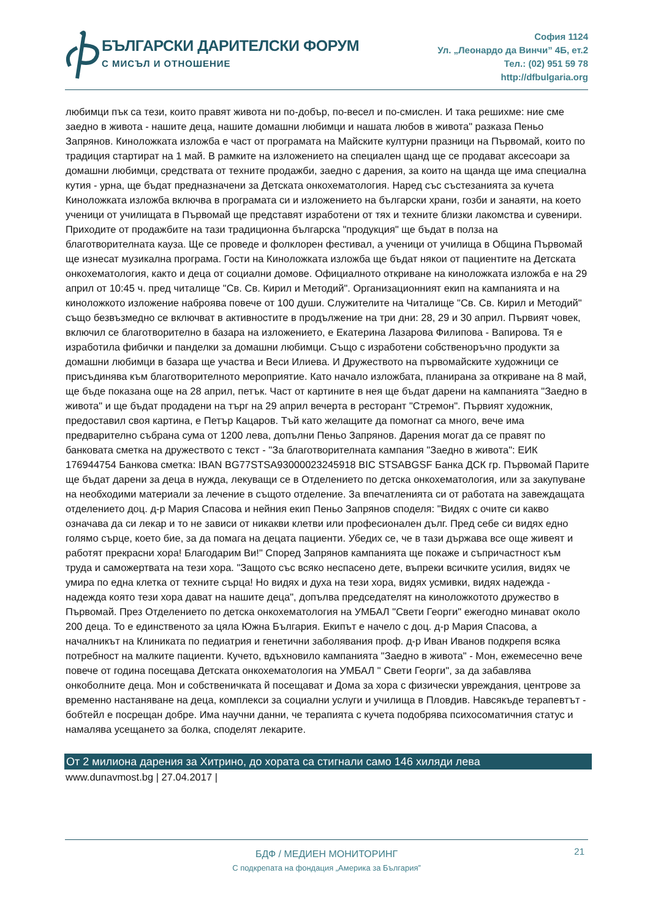БЪЛГАРСКИ ДАРИТЕЛСКИ ФОРУМ
С МИСЪЛ И ОТНОШЕНИЕ
София 1124
Ул. „Леонардо да Винчи” 4Б, ет.2
Тел.: (02) 951 59 78
http://dfbulgaria.org
любимци пък са тези, които правят живота ни по-добър, по-весел и по-смислен. И така решихме: ние сме заедно в живота - нашите деца, нашите домашни любимци и нашата любов в живота" разказа Пеньо Запрянов. Кинoложката изложба е част от програмата на Майските културни празници на Първомай, които по традиция стартират на 1 май. В рамките на изложението на специален щанд ще се продават аксесоари за домашни любимци, средствата от техните продажби, заедно с дарения, за които на щанда ще има специална кутия - урна, ще бъдат предназначени за Детската онкохематология. Наред със състезанията за кучета Кинoложката изложба включва в програмата си и изложението на български храни, гозби и занаяти, на което ученици от училищата в Първомай ще представят изработени от тях и техните близки лакомства и сувенири. Приходите от продажбите на тази традиционна българска "продукция" ще бъдат в полза на благотворителната кауза. Ще се проведе и фолклорен фестивал, а ученици от училища в Община Първомай ще изнесат музикална програма. Гости на Кинoложката изложба ще бъдат някои от пациентите на Детската онкохематология, както и деца от социални домове. Официалното откриване на кинoложката изложба е на 29 април от 10:45 ч. пред читалище "Св. Св. Кирил и Методий". Организационният екип на кампанията и на кинoложкото изложение наброява повече от 100 души. Служителите на Читалище "Св. Св. Кирил и Методий" също безвъзмедно се включват в активностите в продължение на три дни: 28, 29 и 30 април. Първият човек, включил се благотворително в базара на изложението, е Екатерина Лазарова Филипова - Вапирова. Тя е изработила фибички и панделки за домашни любимци. Също с изработени собственоръчно продукти за домашни любимци в базара ще участва и Веси Илиева. И Дружеството на първомайските художници се присъдинява към благотворителното мероприятие. Като начало изложбата, планирана за откриване на 8 май, ще бъде показана още на 28 април, петък. Част от картините в нея ще бъдат дарени на кампанията "Заедно в живота" и ще бъдат продадени на търг на 29 април вечерта в ресторант "Стремон". Първият художник, предоставил своя картина, е Петър Кацаров. Тъй като желащите да помогнат са много, вече има предварително събрана сума от 1200 лева, допълни Пеньо Запрянов. Дарения могат да се правят по банковата сметка на дружеството с текст - "За благотворителната кампания "Заедно в живота": ЕИК 176944754 Банкова сметка: IBAN BG77STSA93000023245918 BIC STSABGSF Банка ДСК гр. Първомай Парите ще бъдат дарени за деца в нужда, лекуващи се в Отделението по детска онкохематология, или за закупуване на необходими материали за лечение в същото отделение. За впечатленията си от работата на завеждащата отделението доц. д-р Мария Спасова и нейния екип Пеньо Запрянов споделя: "Видях с очите си какво означава да си лекар и то не зависи от никакви клетви или професионален дълг. Пред себе си видях едно голямо сърце, което бие, за да помага на децата пациенти. Убедих се, че в тази държава все още живеят и работят прекрасни хора! Благодарим Ви!" Според Запрянов кампанията ще покаже и съпричастност към труда и саможертвата на тези хора. "Защото със всяко неспасено дете, въпреки всичките усилия, видях че умира по една клетка от техните сърца! Но видях и духа на тези хора, видях усмивки, видях надежда - надежда която тези хора дават на нашите деца", допълва председателят на кинoложкотото дружество в Първомай. През Отделението по детска онкохематология на УМБАЛ "Свети Георги" ежегодно минават около 200 деца. То е единственото за цяла Южна България. Екипът е начело с доц. д-р Мария Спасова, а началникът на Клиниката по педиатрия и генетични заболявания проф. д-р Иван Иванов подкрепя всяка потребност на малките пациенти. Кучето, вдъхновило кампанията "Заедно в живота" - Мон, ежемесечно вече повече от година посещава Детската онкохематология на УМБАЛ " Свети Георги", за да забавлява онкоболните деца. Мон и собственичката й посещават и Дома за хора с физически увреждания, центрове за временно настаняване на деца, комплекси за социални услуги и училища в Пловдив. Навсякъде терапевтът - бобтейл е посрещан добре. Има научни данни, че терапията с кучета подобрява психосоматичния статус и намалява усещането за болка, споделят лекарите.
От 2 милиона дарения за Хитрино, до хората са стигнали само 146 хиляди лева
www.dunavmost.bg | 27.04.2017 |
21
БДФ / МЕДИЕН МОНИТОРИНГ
С подкрепата на фондация „Америка за България”